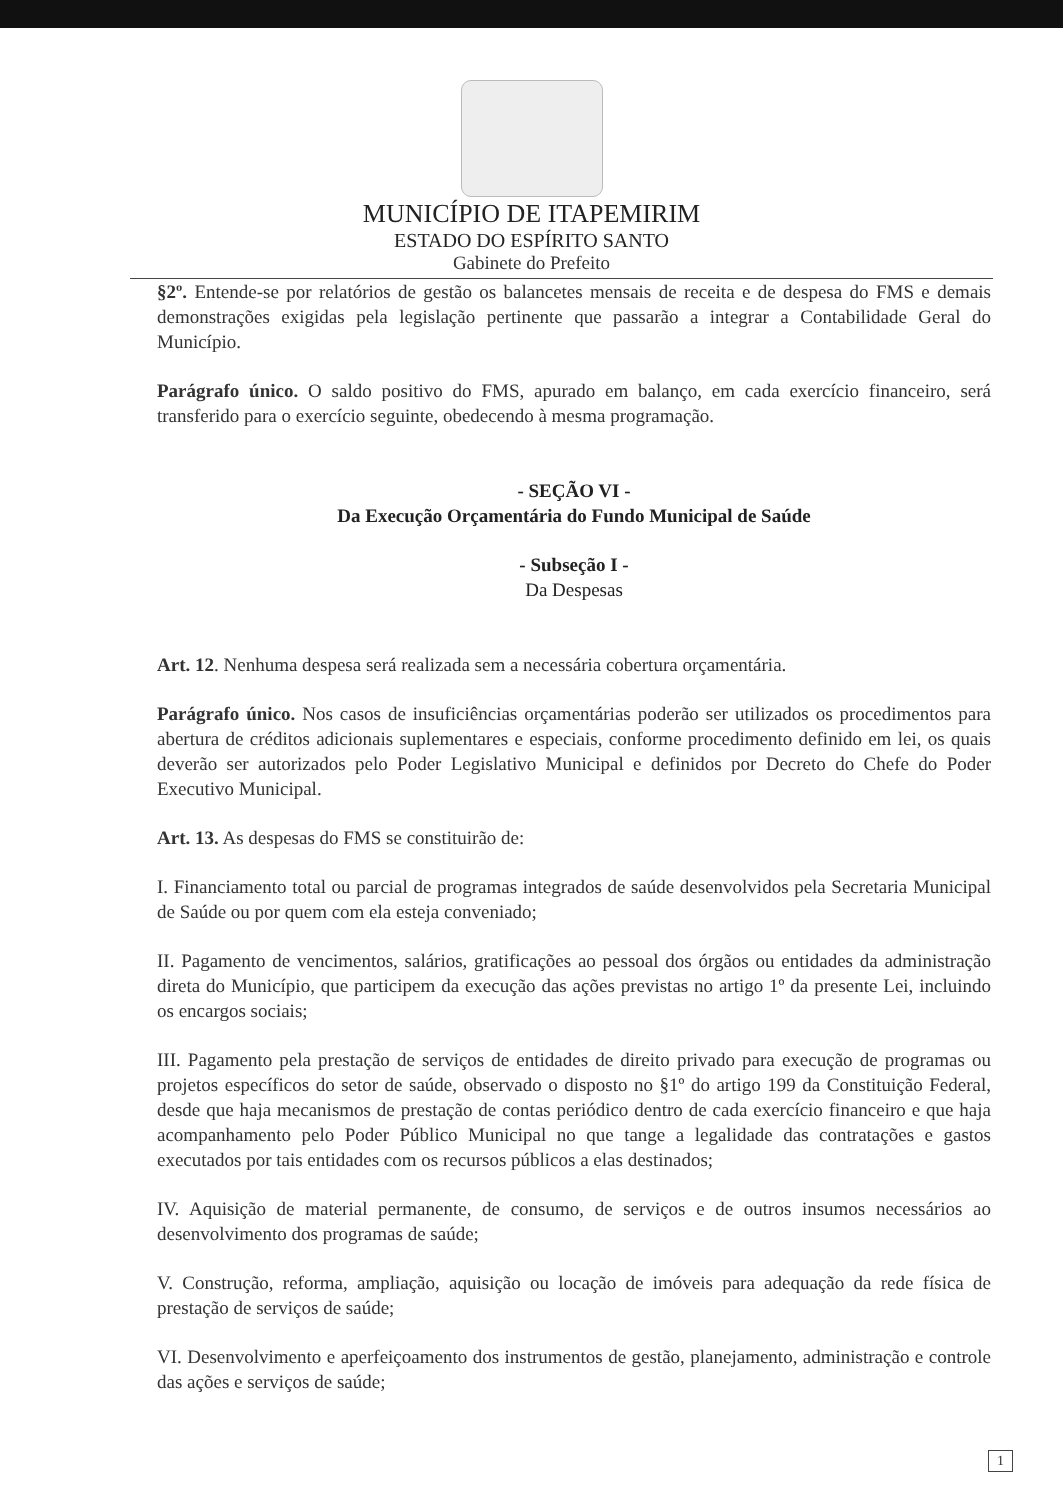MUNICÍPIO DE ITAPEMIRIM
ESTADO DO ESPÍRITO SANTO
Gabinete do Prefeito
§2º. Entende-se por relatórios de gestão os balancetes mensais de receita e de despesa do FMS e demais demonstrações exigidas pela legislação pertinente que passarão a integrar a Contabilidade Geral do Município.
Parágrafo único. O saldo positivo do FMS, apurado em balanço, em cada exercício financeiro, será transferido para o exercício seguinte, obedecendo à mesma programação.
- SEÇÃO VI -
Da Execução Orçamentária do Fundo Municipal de Saúde
- Subseção I -
Da Despesas
Art. 12. Nenhuma despesa será realizada sem a necessária cobertura orçamentária.
Parágrafo único. Nos casos de insuficiências orçamentárias poderão ser utilizados os procedimentos para abertura de créditos adicionais suplementares e especiais, conforme procedimento definido em lei, os quais deverão ser autorizados pelo Poder Legislativo Municipal e definidos por Decreto do Chefe do Poder Executivo Municipal.
Art. 13. As despesas do FMS se constituirão de:
I. Financiamento total ou parcial de programas integrados de saúde desenvolvidos pela Secretaria Municipal de Saúde ou por quem com ela esteja conveniado;
II. Pagamento de vencimentos, salários, gratificações ao pessoal dos órgãos ou entidades da administração direta do Município, que participem da execução das ações previstas no artigo 1º da presente Lei, incluindo os encargos sociais;
III. Pagamento pela prestação de serviços de entidades de direito privado para execução de programas ou projetos específicos do setor de saúde, observado o disposto no §1º do artigo 199 da Constituição Federal, desde que haja mecanismos de prestação de contas periódico dentro de cada exercício financeiro e que haja acompanhamento pelo Poder Público Municipal no que tange a legalidade das contratações e gastos executados por tais entidades com os recursos públicos a elas destinados;
IV. Aquisição de material permanente, de consumo, de serviços e de outros insumos necessários ao desenvolvimento dos programas de saúde;
V. Construção, reforma, ampliação, aquisição ou locação de imóveis para adequação da rede física de prestação de serviços de saúde;
VI. Desenvolvimento e aperfeiçoamento dos instrumentos de gestão, planejamento, administração e controle das ações e serviços de saúde;
1